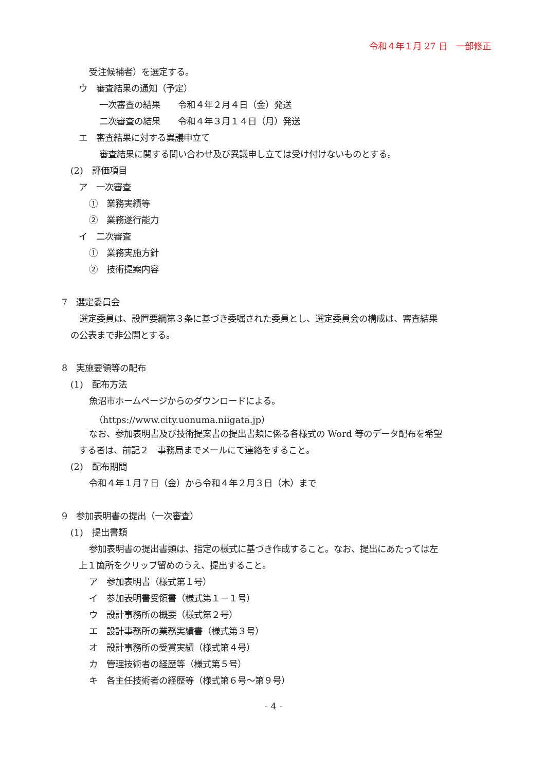令和４年１月 27 日　一部修正
受注候補者）を選定する。
ウ　審査結果の通知（予定）
一次審査の結果　　令和４年２月４日（金）発送
二次審査の結果　　令和４年３月１４日（月）発送
エ　審査結果に対する異議申立て
審査結果に関する問い合わせ及び異議申し立ては受け付けないものとする。
(2)　評価項目
ア　一次審査
①　業務実績等
②　業務遂行能力
イ　二次審査
①　業務実施方針
②　技術提案内容
7　選定委員会
　選定委員は、設置要綱第３条に基づき委嘱された委員とし、選定委員会の構成は、審査結果
の公表まで非公開とする。
8　実施要領等の配布
(1)　配布方法
魚沼市ホームページからのダウンロードによる。
（https://www.city.uonuma.niigata.jp）
なお、参加表明書及び技術提案書の提出書類に係る各様式の Word 等のデータ配布を希望
する者は、前記２　事務局までメールにて連絡をすること。
(2)　配布期間
令和４年１月７日（金）から令和４年２月３日（木）まで
9　参加表明書の提出（一次審査）
(1)　提出書類
参加表明書の提出書類は、指定の様式に基づき作成すること。なお、提出にあたっては左
上１箇所をクリップ留めのうえ、提出すること。
ア　参加表明書（様式第１号）
イ　参加表明書受領書（様式第１－１号）
ウ　設計事務所の概要（様式第２号）
エ　設計事務所の業務実績書（様式第３号）
オ　設計事務所の受賞実績（様式第４号）
カ　管理技術者の経歴等（様式第５号）
キ　各主任技術者の経歴等（様式第６号～第９号）
- 4 -